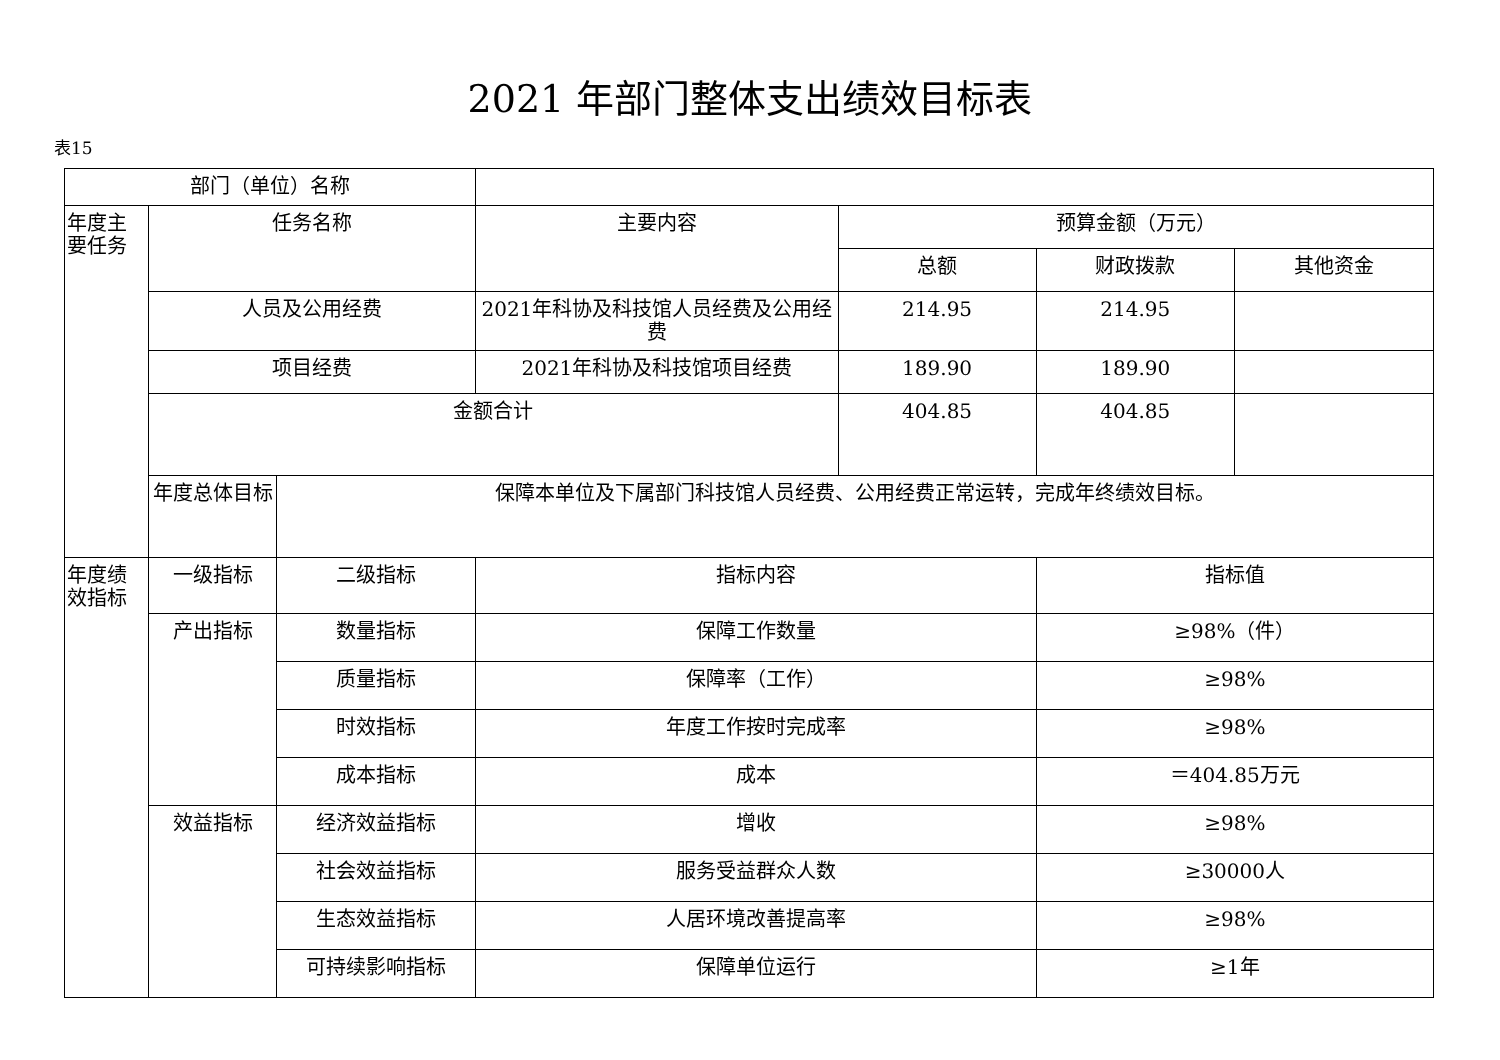2021 年部门整体支出绩效目标表
表15
| 部门（单位）名称 | | | | | | |
| 年度主要任务 | 任务名称 | | 主要内容 | 预算金额（万元） | | |
| | | | | 总额 | 财政拨款 | 其他资金 |
| | 人员及公用经费 | | 2021年科协及科技馆人员经费及公用经费 | 214.95 | 214.95 | |
| | 项目经费 | | 2021年科协及科技馆项目经费 | 189.90 | 189.90 | |
| | 金额合计 | | | 404.85 | 404.85 | |
| | 年度总体目标 | 保障本单位及下属部门科技馆人员经费、公用经费正常运转，完成年终绩效目标。 | | | | |
| 年度绩效指标 | 一级指标 | 二级指标 | 指标内容 | | 指标值 | |
| | 产出指标 | 数量指标 | 保障工作数量 | | ≥98%（件） | |
| | | 质量指标 | 保障率（工作） | | ≥98% | |
| | | 时效指标 | 年度工作按时完成率 | | ≥98% | |
| | | 成本指标 | 成本 | | ＝404.85万元 | |
| | 效益指标 | 经济效益指标 | 增收 | | ≥98% | |
| | | 社会效益指标 | 服务受益群众人数 | | ≥30000人 | |
| | | 生态效益指标 | 人居环境改善提高率 | | ≥98% | |
| | | 可持续影响指标 | 保障单位运行 | | ≥1年 | |